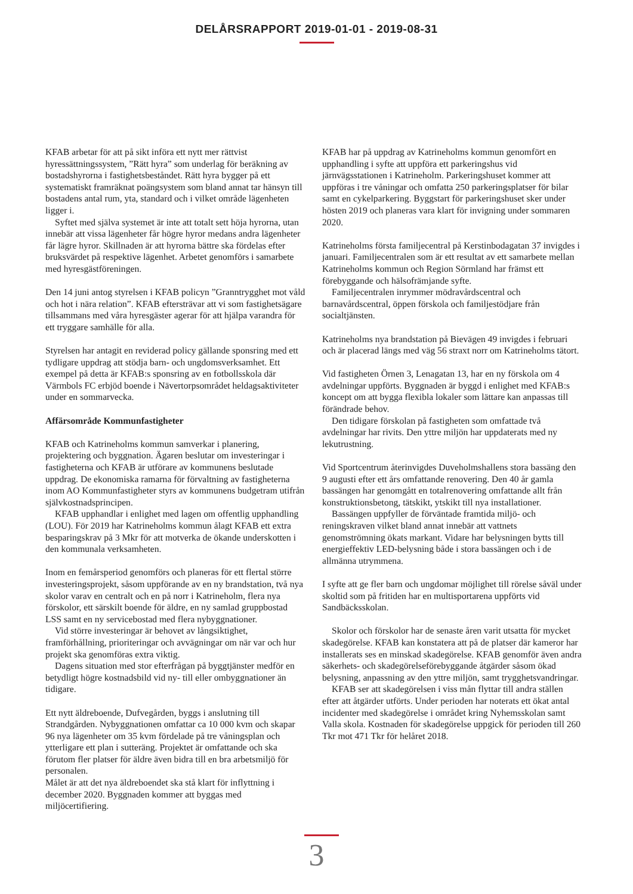DELÅRSRAPPORT 2019-01-01 - 2019-08-31
KFAB arbetar för att på sikt införa ett nytt mer rättvist hyressättningssystem, ”Rätt hyra” som underlag för beräkning av bostadshyrorna i fastighetsbeståndet. Rätt hyra bygger på ett systematiskt framräknat poängsystem som bland annat tar hänsyn till bostadens antal rum, yta, standard och i vilket område lägenheten ligger i.
Syftet med själva systemet är inte att totalt sett höja hyrorna, utan innebär att vissa lägenheter får högre hyror medans andra lägenheter får lägre hyror. Skillnaden är att hyrorna bättre ska fördelas efter bruksvärdet på respektive lägenhet. Arbetet genomförs i samarbete med hyresgästföreningen.
Den 14 juni antog styrelsen i KFAB policyn ”Granntrygghet mot våld och hot i nära relation”. KFAB eftersträvar att vi som fastighetsägare tillsammans med våra hyresgäster agerar för att hjälpa varandra för ett tryggare samhälle för alla.
Styrelsen har antagit en reviderad policy gällande sponsring med ett tydligare uppdrag att stödja barn- och ungdomsverksamhet. Ett exempel på detta är KFAB:s sponsring av en fotbollsskola där Värmbols FC erbjöd boende i Nävertorpsområdet heldagsaktiviteter under en sommarvecka.
Affärsområde Kommunfastigheter
KFAB och Katrineholms kommun samverkar i planering, projektering och byggnation. Ägaren beslutar om investeringar i fastigheterna och KFAB är utförare av kommunens beslutade uppdrag. De ekonomiska ramarna för förvaltning av fastigheterna inom AO Kommunfastigheter styrs av kommunens budgetram utifrån självkostnadsprincipen.
KFAB upphandlar i enlighet med lagen om offentlig upphandling (LOU). För 2019 har Katrineholms kommun ålagt KFAB ett extra besparingskrav på 3 Mkr för att motverka de ökande underskotten i den kommunala verksamheten.
Inom en femårsperiod genomförs och planeras för ett flertal större investeringsprojekt, såsom uppförande av en ny brandstation, två nya skolor varav en centralt och en på norr i Katrineholm, flera nya förskolor, ett särskilt boende för äldre, en ny samlad gruppbostad LSS samt en ny servicebostad med flera nybyggnationer.
Vid större investeringar är behovet av långsiktighet, framförhållning, prioriteringar och avvägningar om när var och hur projekt ska genomföras extra viktig.
Dagens situation med stor efterfrågan på byggtjänster medför en betydligt högre kostnadsbild vid ny- till eller ombyggnationer än tidigare.
Ett nytt äldreboende, Dufvegården, byggs i anslutning till Strandgården. Nybyggnationen omfattar ca 10 000 kvm och skapar 96 nya lägenheter om 35 kvm fördelade på tre våningsplan och ytterligare ett plan i sutteräng. Projektet är omfattande och ska förutom fler platser för äldre även bidra till en bra arbetsmiljö för personalen.
Målet är att det nya äldreboendet ska stå klart för inflyttning i december 2020. Byggnaden kommer att byggas med miljöcertifiering.
KFAB har på uppdrag av Katrineholms kommun genomfört en upphandling i syfte att uppföra ett parkeringshus vid järnvägsstationen i Katrineholm. Parkeringshuset kommer att uppföras i tre våningar och omfatta 250 parkeringsplatser för bilar samt en cykelparkering. Byggstart för parkeringshuset sker under hösten 2019 och planeras vara klart för invigning under sommaren 2020.
Katrineholms första familjecentral på Kerstinbodagatan 37 invigdes i januari. Familjecentralen som är ett resultat av ett samarbete mellan Katrineholms kommun och Region Sörmland har främst ett förebyggande och hälsofrämjande syfte.
Familjecentralen inrymmer mödravårdscentral och barnavårdscentral, öppen förskola och familjestödjare från socialtjänsten.
Katrineholms nya brandstation på Bievägen 49 invigdes i februari och är placerad längs med väg 56 straxt norr om Katrineholms tätort.
Vid fastigheten Örnen 3, Lenagatan 13, har en ny förskola om 4 avdelningar uppförts. Byggnaden är byggd i enlighet med KFAB:s koncept om att bygga flexibla lokaler som lättare kan anpassas till förändrade behov.
Den tidigare förskolan på fastigheten som omfattade två avdelningar har rivits. Den yttre miljön har uppdaterats med ny lekutrustning.
Vid Sportcentrum återinvigdes Duveholmshallens stora bassäng den 9 augusti efter ett års omfattande renovering. Den 40 år gamla bassängen har genomgått en totalrenovering omfattande allt från konstruktionsbetong, tätskikt, ytskikt till nya installationer.
Bassängen uppfyller de förväntade framtida miljö- och reningskraven vilket bland annat innebär att vattnets genomströmning ökats markant. Vidare har belysningen bytts till energieffektiv LED-belysning både i stora bassängen och i de allmänna utrymmena.
I syfte att ge fler barn och ungdomar möjlighet till rörelse såväl under skoltid som på fritiden har en multisportarena uppförts vid Sandbäcksskolan.
Skolor och förskolor har de senaste åren varit utsatta för mycket skadegörelse. KFAB kan konstatera att på de platser där kameror har installerats ses en minskad skadegörelse. KFAB genomför även andra säkerhets- och skadegörelseförebyggande åtgärder såsom ökad belysning, anpassning av den yttre miljön, samt trygghetsvandringar.
KFAB ser att skadegörelsen i viss mån flyttar till andra ställen efter att åtgärder utförts. Under perioden har noterats ett ökat antal incidenter med skadegörelse i området kring Nyhemsskolan samt Valla skola. Kostnaden för skadegörelse uppgick för perioden till 260 Tkr mot 471 Tkr för helåret 2018.
3